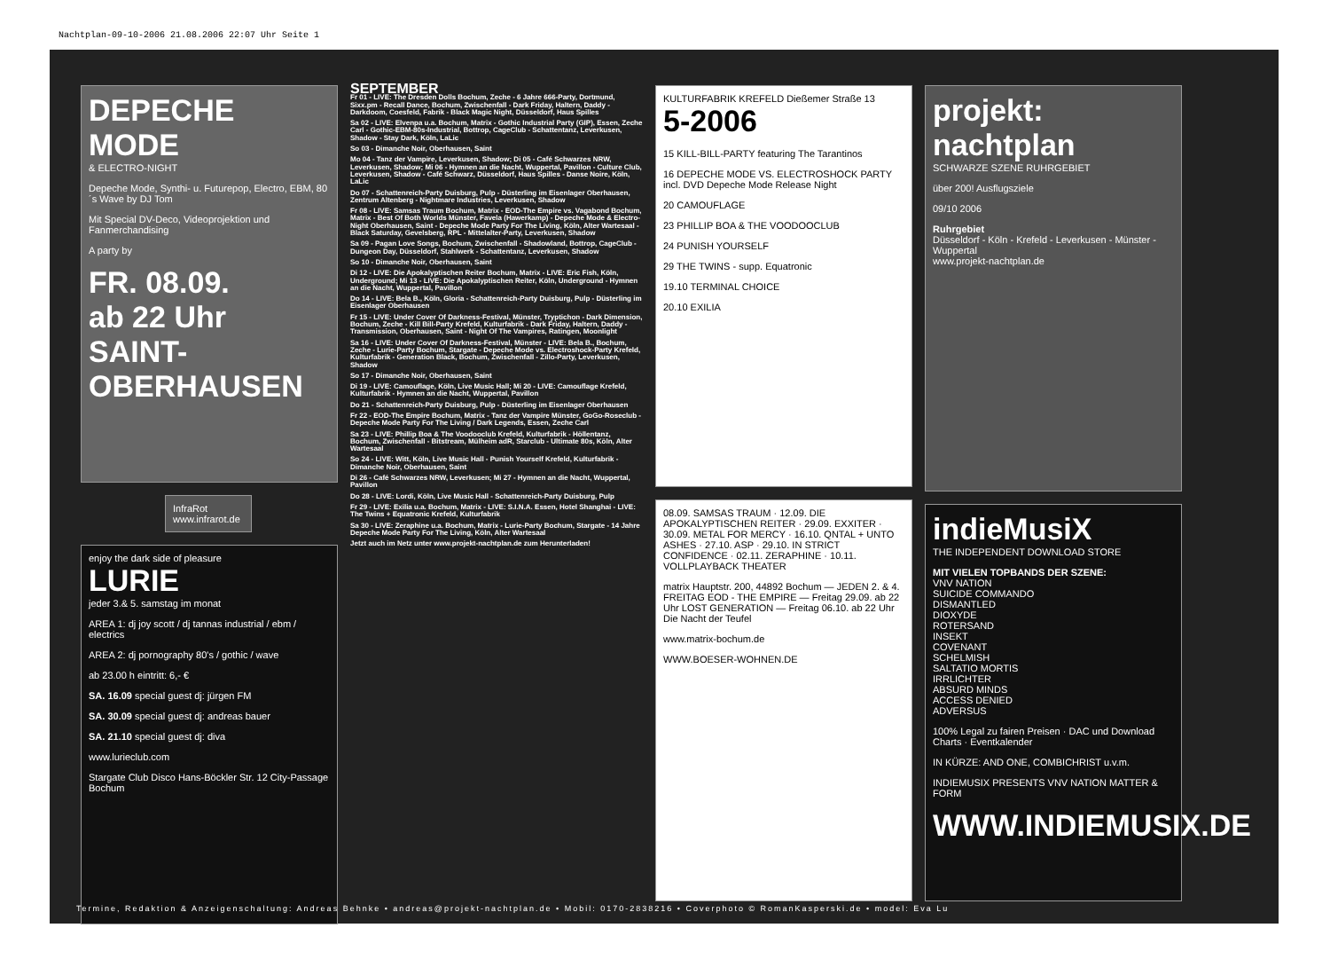Nachtplan-09-10-2006 21.08.2006 22:07 Uhr Seite 1
DEPECHE MODE
& ELECTRO-NIGHT
Depeche Mode, Synthi- u. Futurepop, Electro, EBM, 80´s Wave by DJ Tom
Mit Special DV-Deco, Videoprojektion und Fanmerchandising
A party by
FR. 08.09.
ab 22 Uhr
SAINT-OBERHAUSEN
InfraRot www.infrarot.de
enjoy the dark side of pleasure
LURIE
jeder 3.& 5. samstag im monat
AREA 1: dj joy scott / dj tannas industrial / ebm / electrics
AREA 2: dj pornography 80's / gothic / wave
ab 23.00 h eintritt: 6,- €
SA. 16.09 special guest dj: jürgen FM
SA. 30.09 special guest dj: andreas bauer
SA. 21.10 special guest dj: diva
www.lurieclub.com
Stargate Club Disco Hans-Böckler Str. 12 City-Passage Bochum
SEPTEMBER
Fr 01 - LIVE: The Dresden Dolls Bochum, Zeche - 6 Jahre 666-Party, Dortmund, Sixx.pm - Recall Dance, Bochum, Zwischenfall - Dark Friday, Haltern, Daddy - Darkdoom, Coesfeld, Fabrik - Black Magic Night, Düsseldorf, Haus Spilles
Sa 02 - LIVE: Elvenpa u.a. Bochum, Matrix - Gothic Industrial Party (GIP), Essen, Zeche Carl - Gothic-EBM-80s-Industrial, Bottrop, CageClub - Schattentanz, Leverkusen, Shadow - Stay Dark, Köln, LaLic
So 03 - Dimanche Noir, Oberhausen, Saint
Mo 04 - Tanz der Vampire, Leverkusen, Shadow; Di 05 - Café Schwarzes NRW, Leverkusen, Shadow; Mi 06 - Hymnen an die Nacht, Wuppertal, Pavillon - Culture Club, Leverkusen, Shadow - Café Schwarz, Düsseldorf, Haus Spilles - Danse Noire, Köln, LaLic
Do 07 - Schattenreich-Party Duisburg, Pulp - Düsterling im Eisenlager Oberhausen, Zentrum Altenberg - Nightmare Industries, Leverkusen, Shadow
Fr 08 - LIVE: Samsas Traum Bochum, Matrix - EOD-The Empire vs. Vagabond Bochum, Matrix - Best Of Both Worlds Münster, Favela (Hawerkamp) - Depeche Mode & Electro-Night Oberhausen, Saint - Depeche Mode Party For The Living, Köln, Alter Wartesaal - Black Saturday, Gevelsberg, RPL - Mittelalter-Party, Leverkusen, Shadow
Sa 09 - Pagan Love Songs, Bochum, Zwischenfall - Shadowland, Bottrop, CageClub - Dungeon Day, Düsseldorf, Stahlwerk - Schattentanz, Leverkusen, Shadow
So 10 - Dimanche Noir, Oberhausen, Saint
Di 12 - LIVE: Die Apokalyptischen Reiter Bochum, Matrix - LIVE: Eric Fish, Köln, Underground; Mi 13 - LIVE: Die Apokalyptischen Reiter, Köln, Underground - Hymnen an die Nacht, Wuppertal, Pavillon
Do 14 - LIVE: Bela B., Köln, Gloria - Schattenreich-Party Duisburg, Pulp - Düsterling im Eisenlager Oberhausen
Fr 15 - LIVE: Under Cover Of Darkness-Festival, Münster, Tryptichon - Dark Dimension, Bochum, Zeche - Kill Bill-Party Krefeld, Kulturfabrik - Dark Friday, Haltern, Daddy - Transmission, Oberhausen, Saint - Night Of The Vampires, Ratingen, Moonlight
Sa 16 - LIVE: Under Cover Of Darkness-Festival, Münster - LIVE: Bela B., Bochum, Zeche - Lurie-Party Bochum, Stargate - Depeche Mode vs. Electroshock-Party Krefeld, Kulturfabrik - Generation Black, Bochum, Zwischenfall - Zillo-Party, Leverkusen, Shadow
So 17 - Dimanche Noir, Oberhausen, Saint
Di 19 - LIVE: Camouflage, Köln, Live Music Hall; Mi 20 - LIVE: Camouflage Krefeld, Kulturfabrik - Hymnen an die Nacht, Wuppertal, Pavillon
Do 21 - Schattenreich-Party Duisburg, Pulp - Düsterling im Eisenlager Oberhausen
Fr 22 - EOD-The Empire Bochum, Matrix - Tanz der Vampire Münster, GoGo-Roseclub - Depeche Mode Party For The Living / Dark Legends, Essen, Zeche Carl
Sa 23 - LIVE: Phillip Boa & The Voodooclub Krefeld, Kulturfabrik - Höllentanz, Bochum, Zwischenfall - Bitstream, Mülheim adR, Starclub - Ultimate 80s, Köln, Alter Wartesaal
So 24 - LIVE: Witt, Köln, Live Music Hall - Punish Yourself Krefeld, Kulturfabrik - Dimanche Noir, Oberhausen, Saint
Di 26 - Café Schwarzes NRW, Leverkusen; Mi 27 - Hymnen an die Nacht, Wuppertal, Pavillon
Do 28 - LIVE: Lordi, Köln, Live Music Hall - Schattenreich-Party Duisburg, Pulp
Fr 29 - LIVE: Exilia u.a. Bochum, Matrix - LIVE: S.I.N.A. Essen, Hotel Shanghai - LIVE: The Twins + Equatronic Krefeld, Kulturfabrik
Sa 30 - LIVE: Zeraphine u.a. Bochum, Matrix - Lurie-Party Bochum, Stargate - 14 Jahre Depeche Mode Party For The Living, Köln, Alter Wartesaal
Jetzt auch im Netz unter www.projekt-nachtplan.de zum Herunterladen!
KULTURFABRIK KREFELD Dießemer Straße 13
5-2006
15 KILL-BILL-PARTY featuring The Tarantinos
16 DEPECHE MODE VS. ELECTROSHOCK PARTY incl. DVD Depeche Mode Release Night
20 CAMOUFLAGE
23 PHILLIP BOA & THE VOODOOCLUB
24 PUNISH YOURSELF
29 THE TWINS - supp. Equatronic
19.10 TERMINAL CHOICE
20.10 EXILIA
08.09. SAMSAS TRAUM · 12.09. DIE APOKALYPTISCHEN REITER · 29.09. EXXITER · 30.09. METAL FOR MERCY · 16.10. QNTAL + UNTO ASHES · 27.10. ASP · 29.10. IN STRICT CONFIDENCE · 02.11. ZERAPHINE · 10.11. VOLLPLAYBACK THEATER
matrix Hauptstr. 200, 44892 Bochum — JEDEN 2. & 4. FREITAG EOD - THE EMPIRE — Freitag 29.09. ab 22 Uhr LOST GENERATION — Freitag 06.10. ab 22 Uhr Die Nacht der Teufel
www.matrix-bochum.de
WWW.BOESER-WOHNEN.DE
projekt: nachtplan
SCHWARZE SZENE RUHRGEBIET
über 200! Ausflugsziele
09/10 2006
Ruhrgebiet
Düsseldorf - Köln - Krefeld - Leverkusen - Münster - Wuppertal
www.projekt-nachtplan.de
indieMusiX
THE INDEPENDENT DOWNLOAD STORE
MIT VIELEN TOPBANDS DER SZENE:
VNV NATION
SUICIDE COMMANDO
DISMANTLED
DIOXYDE
ROTERSAND
INSEKT
COVENANT
SCHELMISH
SALTATIO MORTIS
IRRLICHTER
ABSURD MINDS
ACCESS DENIED
ADVERSUS
100% Legal zu fairen Preisen · DAC und Download Charts · Eventkalender
IN KÜRZE: AND ONE, COMBICHRIST u.v.m.
INDIEMUSIX PRESENTS VNV NATION MATTER & FORM
WWW.INDIEMUSIX.DE
Termine, Redaktion & Anzeigenschaltung: Andreas Behnke • andreas@projekt-nachtplan.de • Mobil: 0170-2838216 • Coverphoto © RomanKasperski.de • model: Eva Lu